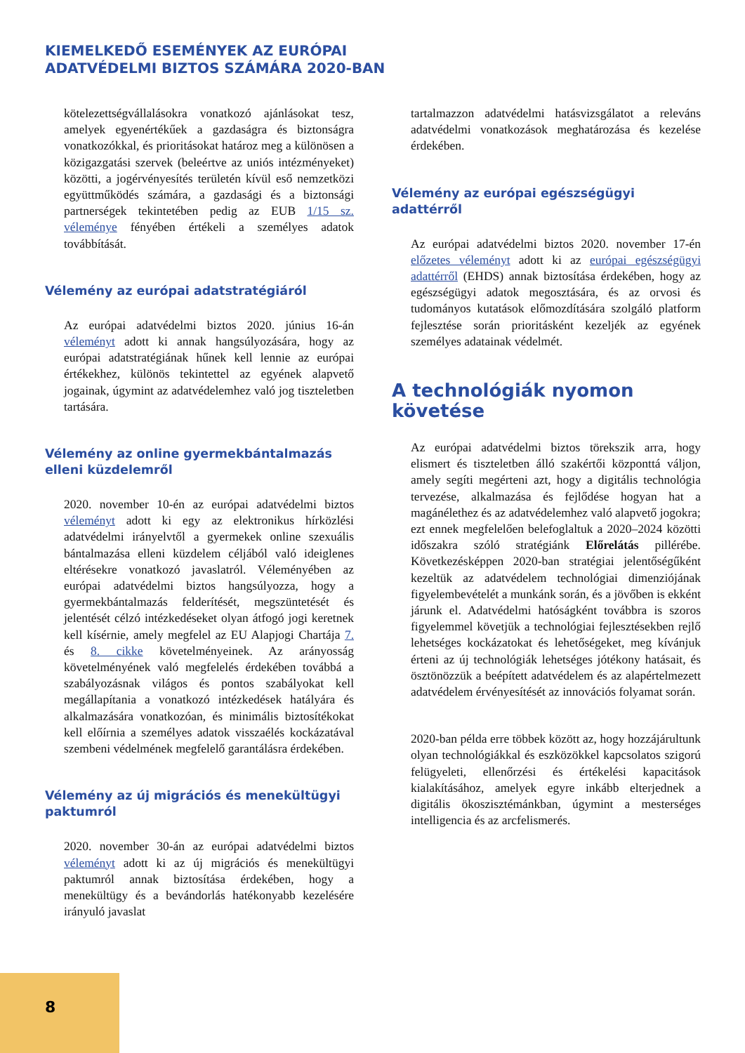KIEMELKEDŐ ESEMÉNYEK AZ EURÓPAI
ADATVÉDELMI BIZTOS SZÁMÁRA 2020-BAN
kötelezettségvállalásokra vonatkozó ajánlásokat tesz, amelyek egyenértékűek a gazdaságra és biztonságra vonatkozókkal, és prioritásokat határoz meg a különösen a közigazgatási szervek (beleértve az uniós intézményeket) közötti, a jogérvényesítés területén kívül eső nemzetközi együttműködés számára, a gazdasági és a biztonsági partnerségek tekintetében pedig az EUB 1/15 sz. véleménye fényében értékeli a személyes adatok továbbítását.
Vélemény az európai adatstratégiáról
Az európai adatvédelmi biztos 2020. június 16-án véleményt adott ki annak hangsúlyozására, hogy az európai adatstratégiának hűnek kell lennie az európai értékekhez, különös tekintettel az egyének alapvető jogainak, úgymint az adatvédelemhez való jog tiszteletben tartására.
Vélemény az online gyermekbántalmazás elleni küzdelemről
2020. november 10-én az európai adatvédelmi biztos véleményt adott ki egy az elektronikus hírközlési adatvédelmi irányelvtől a gyermekek online szexuális bántalmazása elleni küzdelem céljából való ideiglenes eltérésekre vonatkozó javaslatról. Véleményében az európai adatvédelmi biztos hangsúlyozza, hogy a gyermekbántalmazás felderítését, megszüntetését és jelentését célzó intézkedéseket olyan átfogó jogi keretnek kell kísérnie, amely megfelel az EU Alapjogi Chartája 7. és 8. cikke követelményeinek. Az arányosság követelményének való megfelelés érdekében továbbá a szabályozásnak világos és pontos szabályokat kell megállapítania a vonatkozó intézkedések hatályára és alkalmazására vonatkozóan, és minimális biztosítékokat kell előírnia a személyes adatok visszaélés kockázatával szembeni védelmének megfelelő garantálásra érdekében.
Vélemény az új migrációs és menekültügyi paktumról
2020. november 30-án az európai adatvédelmi biztos véleményt adott ki az új migrációs és menekültügyi paktumról annak biztosítása érdekében, hogy a menekültügy és a bevándorlás hatékonyabb kezelésére irányuló javaslat
tartalmazzon adatvédelmi hatásvizsgálatot a releváns adatvédelmi vonatkozások meghatározása és kezelése érdekében.
Vélemény az európai egészségügyi adattérről
Az európai adatvédelmi biztos 2020. november 17-én előzetes véleményt adott ki az európai egészségügyi adattérről (EHDS) annak biztosítása érdekében, hogy az egészségügyi adatok megosztására, és az orvosi és tudományos kutatások előmozdítására szolgáló platform fejlesztése során prioritásként kezeljék az egyének személyes adatainak védelmét.
A technológiák nyomon követése
Az európai adatvédelmi biztos törekszik arra, hogy elismert és tiszteletben álló szakértői központtá váljon, amely segíti megérteni azt, hogy a digitális technológia tervezése, alkalmazása és fejlődése hogyan hat a magánélethez és az adatvédelemhez való alapvető jogokra; ezt ennek megfelelően belefoglaltuk a 2020–2024 közötti időszakra szóló stratégiánk Előrelátás pillérébe. Következésképpen 2020-ban stratégiai jelentőségűként kezeltük az adatvédelem technológiai dimenziójának figyelembevételét a munkánk során, és a jövőben is ekként járunk el. Adatvédelmi hatóságként továbbra is szoros figyelemmel követjük a technológiai fejlesztésekben rejlő lehetséges kockázatokat és lehetőségeket, meg kívánjuk érteni az új technológiák lehetséges jótékony hatásait, és ösztönözzük a beépített adatvédelem és az alapértelmezett adatvédelem érvényesítését az innovációs folyamat során.
2020-ban példa erre többek között az, hogy hozzájárultunk olyan technológiákkal és eszközökkel kapcsolatos szigorú felügyeleti, ellenőrzési és értékelési kapacitások kialakításához, amelyek egyre inkább elterjednek a digitális ökoszisztémánkban, úgymint a mesterséges intelligencia és az arcfelismerés.
8